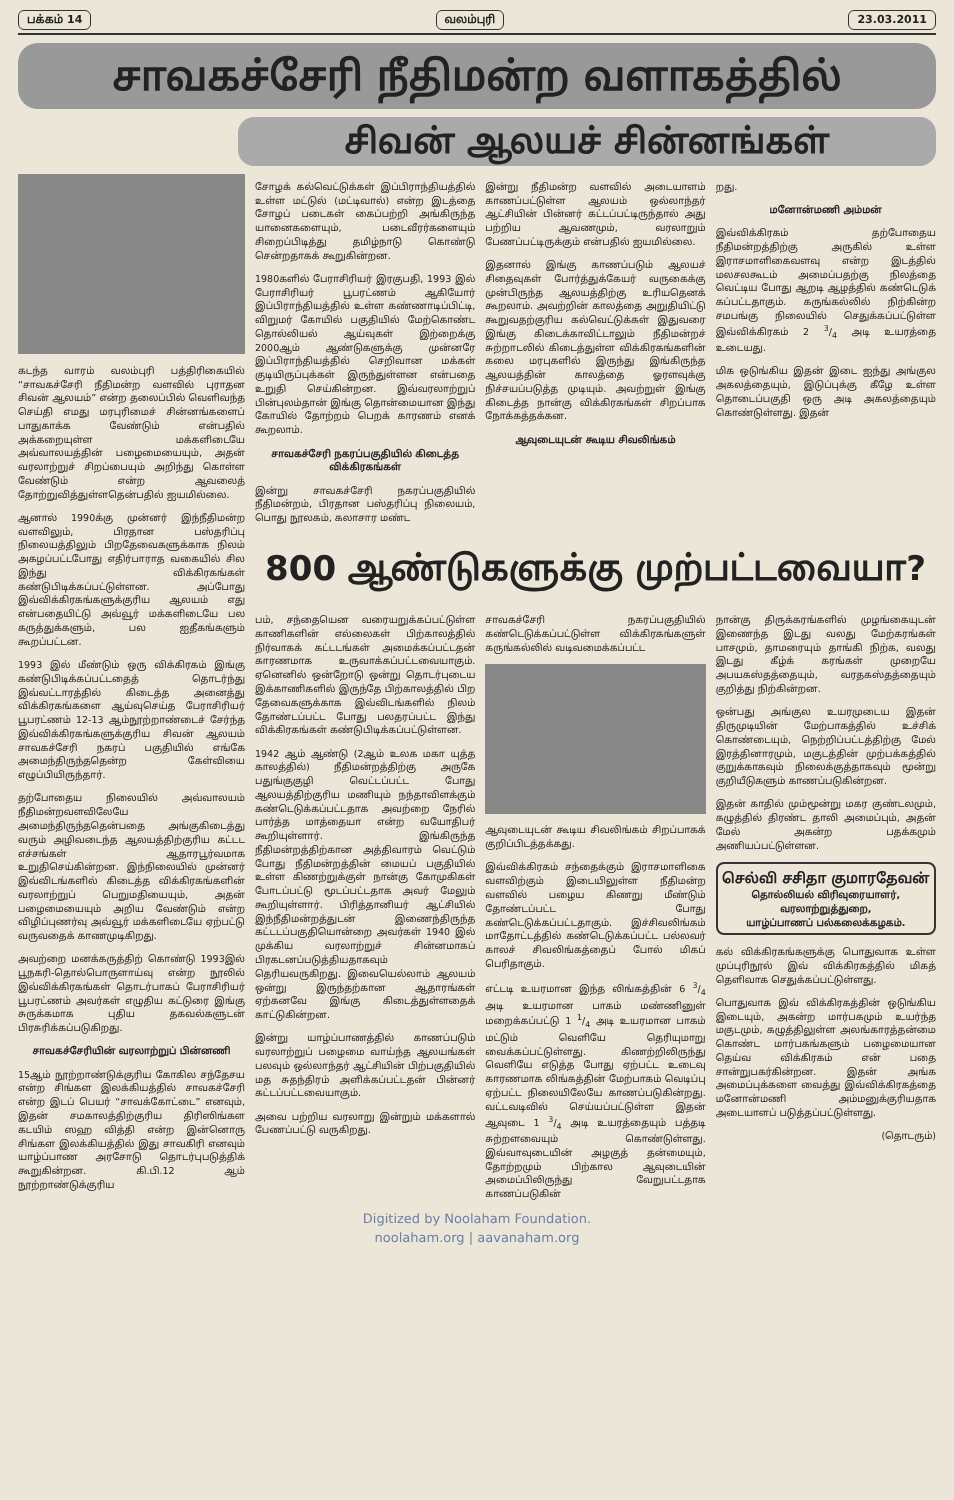பக்கம் 14 வலம்புரி 23.03.2011
சாவகச்சேரி நீதிமன்ற வளாகத்தில்
சிவன் ஆலயச் சின்னங்கள்
கடந்த வாரம் வலம்புரி பத்திரிகையில் “சாவகச்சேரி நீதிமன்ற வளவில் புராதன சிவன் ஆலயம்” என்ற தலைப்பில் வெளிவந்த செய்தி எமது மரபுரிமைச் சின்னங்களைப் பாதுகாக்க வேண்டும் என்பதில் அக்கறையுள்ள மக்களிடையே அவ்வாலயத்தின் பழைமையையும், அதன் வரலாற்றுச் சிறப்பையும் அறிந்து கொள்ள வேண்டும் என்ற ஆவலைத் தோற்றுவித்துள்ளதென்பதில் ஐயமில்லை.
ஆனால் 1990க்கு முன்னர் இந்நீதிமன்ற வளவிலும், பிரதான பஸ்தரிப்பு நிலையத்திலும் பிறதேவைகளுக்காக நிலம் அகழப்பட்டபோது எதிர்பாராத வகையில் சில இந்து விக்கிரகங்கள் கண்டுபிடிக்கப்பட்டுள்ளன. அப்போது இவ்விக்கிரகங்களுக்குரிய ஆலயம் எது என்பதையிட்டு அவ்வூர் மக்களிடையே பல கருத்துக்களும், பல ஐதீகங்களும் கூறப்பட்டன.
1993 இல் மீண்டும் ஒரு விக்கிரகம் இங்கு கண்டுபிடிக்கப்பட்டதைத் தொடர்ந்து இவ்வட்டாரத்தில் கிடைத்த அனைத்து விக்கிரகங்களை ஆய்வுசெய்த பேராசிரியர் பூபரட்ணம் 12-13 ஆம்நூற்றாண்டைச் சேர்ந்த இவ்விக்கிரகங்களுக்குரிய சிவன் ஆலயம் சாவகச்சேரி நகரப் பகுதியில் எங்கே அமைந்திருந்ததென்ற கேள்வியை எழுப்பியிருந்தார்.
தற்போதைய நிலையில் அவ்வாலயம் நீதிமன்றவளவிலேயே அமைந்திருந்ததென்பதை அங்குகிடைத்து வரும் அழிவடைந்த ஆலயத்திற்குரிய கட்டட எச்சங்கள் ஆதாரபூர்வமாக உறுதிசெய்கின்றன. இந்நிலையில் முன்னர் இவ்விடங்களில் கிடைத்த விக்கிரகங்களின் வரலாற்றுப் பெறுமதியையும், அதன் பழைமையையும் அறிய வேண்டும் என்ற விழிப்புணர்வு அவ்வூர் மக்களிடையே ஏற்பட்டு வருவதைக் காணமுடிகிறது.
அவற்றை மனக்கருத்திற் கொண்டு 1993இல் பூநகரி-தொல்பொருளாய்வு என்ற நூலில் இவ்விக்கிரகங்கள் தொடர்பாகப் பேராசிரியர் பூபரட்ணம் அவர்கள் எழுதிய கட்டுரை இங்கு சுருக்கமாக புதிய தகவல்களுடன் பிரசுரிக்கப்படுகிறது.
சாவகச்சேரியின் வரலாற்றுப் பின்னணி
15ஆம் நூற்றாண்டுக்குரிய கோகில சந்தேசய என்ற சிங்கள இலக்கியத்தில் சாவகச்சேரி என்ற இடப் பெயர் “சாவக்கோட்டை” எனவும், இதன் சமகாலத்திற்குரிய திரிஸிங்கள கடயிம் ஸஹ வித்தி என்ற இன்னொரு சிங்கள இலக்கியத்தில் இது சாவகிரி எனவும் யாழ்ப்பாண அரசோடு தொடர்புபடுத்திக் கூறுகின்றன. கி.பி.12 ஆம் நூற்றாண்டுக்குரிய
சோழக் கல்வெட்டுக்கள் இப்பிராந்தியத்தில் உள்ள மட்டுல் (மட்டிவால்) என்ற இடத்தை சோழப் படைகள் கைப்பற்றி அங்கிருந்த யானைகளையும், படைவீரர்களையும் சிறைப்பிடித்து தமிழ்நாடு கொண்டு சென்றதாகக் கூறுகின்றன.
1980களில் பேராசிரியர் இரகுபதி, 1993 இல் பேராசிரியர் பூபரட்ணம் ஆகியோர் இப்பிராந்தியத்தில் உள்ள கண்ணாடிப்பிட்டி, விறுமர் கோயில் பகுதியில் மேற்கொண்ட தொல்லியல் ஆய்வுகள் இற்றைக்கு 2000ஆம் ஆண்டுகளுக்கு முன்னரே இப்பிராந்தியத்தில் செறிவான மக்கள் குடியிருப்புக்கள் இருந்துள்ளன என்பதை உறுதி செய்கின்றன. இவ்வரலாற்றுப் பின்புலம்தான் இங்கு தொன்மையான இந்து கோயில் தோற்றம் பெறக் காரணம் எனக் கூறலாம்.
சாவகச்சேரி நகரப்பகுதியில் கிடைத்த விக்கிரகங்கள்
இன்று சாவகச்சேரி நகரப்பகுதியில் நீதிமன்றம், பிரதான பஸ்தரிப்பு நிலையம், பொது நூலகம், கலாசார மண்ட
இன்று நீதிமன்ற வளவில் அடையாளம் காணப்பட்டுள்ள ஆலயம் ஒல்லாந்தர் ஆட்சியின் பின்னர் கட்டப்பட்டிருந்தால் அது பற்றிய ஆவணமும், வரலாறும் பேணப்பட்டிருக்கும் என்பதில் ஐயமில்லை.
இதனால் இங்கு காணப்படும் ஆலயச் சிதைவுகள் போர்த்துக்கேயர் வருகைக்கு முன்பிருந்த ஆலயத்திற்கு உரியதெனக் கூறலாம். அவற்றின் காலத்தை அறுதியிட்டு கூறுவதற்குரிய கல்வெட்டுக்கள் இதுவரை இங்கு கிடைக்காவிட்டாலும் நீதிமன்றச் சுற்றாடலில் கிடைத்துள்ள விக்கிரகங்களின் கலை மரபுகளில் இருந்து இங்கிருந்த ஆலயத்தின் காலத்தை ஓரளவுக்கு நிச்சயப்படுத்த முடியும். அவற்றுள் இங்கு கிடைத்த நான்கு விக்கிரகங்கள் சிறப்பாக நோக்கத்தக்கன.
ஆவுடையுடன் கூடிய சிவலிங்கம்
றது.
மனோன்மணி அம்மன்
இவ்விக்கிரகம் தற்போதைய நீதிமன்றத்திற்கு அருகில் உள்ள இராசமாளிகைவளவு என்ற இடத்தில் மலசலகூடம் அமைப்பதற்கு நிலத்தை வெட்டிய போது ஆறடி ஆழத்தில் கண்டெடுக் கப்பட்டதாகும். கருங்கல்லில் நிற்கின்ற சமபங்கு நிலையில் செதுக்கப்பட்டுள்ள இவ்விக்கிரகம் 2 3/4 அடி உயரத்தை உடையது.
மிக ஒடுங்கிய இதன் இடை ஐந்து அங்குல அகலத்தையும், இடுப்புக்கு கீழே உள்ள தொடைப்பகுதி ஒரு அடி அகலத்தையும் கொண்டுள்ளது. இதன்
800 ஆண்டுகளுக்கு முற்பட்டவையா?
பம், சந்தையென வரையறுக்கப்பட்டுள்ள காணிகளின் எல்லைகள் பிற்காலத்தில் நிர்வாகக் கட்டடங்கள் அமைக்கப்பட்டதன் காரணமாக உருவாக்கப்பட்டவையாகும். ஏனெனில் ஒன்றோடு ஒன்று தொடர்புடைய இக்காணிகளில் இருந்தே பிற்காலத்தில் பிற தேவைகளுக்காக இவ்விடங்களில் நிலம் தோண்டப்பட்ட போது பலதரப்பட்ட இந்து விக்கிரகங்கள் கண்டுபிடிக்கப்பட்டுள்ளன.
1942 ஆம் ஆண்டு (2ஆம் உலக மகா யுத்த காலத்தில்) நீதிமன்றத்திற்கு அருகே பதுங்குகுழி வெட்டப்பட்ட போது ஆலயத்திற்குரிய மணியும் நந்தாவிளக்கும் கண்டெடுக்கப்பட்டதாக அவற்றை நேரில் பார்த்த மாத்தையா என்ற வயோதிபர் கூறியுள்ளார். இங்கிருந்த நீதிமன்றத்திற்கான அத்திவாரம் வெட்டும் போது நீதிமன்றத்தின் மையப் பகுதியில் உள்ள கிணற்றுக்குள் நான்கு கோமுகிகள் போடப்பட்டு மூடப்பட்டதாக அவர் மேலும் கூறியுள்ளார். பிரித்தானியர் ஆட்சியில் இந்நீதிமன்றத்துடன் இணைந்திருந்த கட்டடப்பகுதியொன்றை அவர்கள் 1940 இல் முக்கிய வரலாற்றுச் சின்னமாகப் பிரகடனப்படுத்தியதாகவும் தெரியவருகிறது. இவையெல்லாம் ஆலயம் ஒன்று இருந்தற்கான ஆதாரங்கள் ஏற்கனவே இங்கு கிடைத்துள்ளதைக் காட்டுகின்றன.
இன்று யாழ்ப்பாணத்தில் காணப்படும் வரலாற்றுப் பழைமை வாய்ந்த ஆலயங்கள் பலவும் ஒல்லாந்தர் ஆட்சியின் பிற்பகுதியில் மத சுதந்திரம் அளிக்கப்பட்டதன் பின்னர் கட்டப்பட்டவையாகும்.
அவை பற்றிய வரலாறு இன்றும் மக்களால் பேணப்பட்டு வருகிறது.
சாவகச்சேரி நகரப்பகுதியில் கண்டெடுக்கப்பட்டுள்ள விக்கிரகங்களுள் கருங்கல்லில் வடிவமைக்கப்பட்ட
ஆவுடையுடன் கூடிய சிவலிங்கம் சிறப்பாகக் குறிப்பிடத்தக்கது.
இவ்விக்கிரகம் சந்தைக்கும் இராசமாளிகை வளவிற்கும் இடையிலுள்ள நீதிமன்ற வளவில் பழைய கிணறு மீண்டும் தோண்டப்பட்ட போது கண்டெடுக்கப்பட்டதாகும். இச்சிவலிங்கம் மாதோட்டத்தில் கண்டெடுக்கப்பட்ட பல்லவர் காலச் சிவலிங்கத்தைப் போல் மிகப் பெரிதாகும்.
எட்டடி உயரமான இந்த லிங்கத்தின் 6 3/4 அடி உயரமான பாகம் மண்ணினுள் மறைக்கப்பட்டு 1 1/4 அடி உயரமான பாகம் மட்டும் வெளியே தெரியுமாறு வைக்கப்பட்டுள்ளது. கிணற்றிலிருந்து வெளியே எடுத்த போது ஏற்பட்ட உடைவு காரணமாக லிங்கத்தின் மேற்பாகம் வெடிப்பு ஏற்பட்ட நிலையிலேயே காணப்படுகின்றது. வட்டவடிவில் செய்யப்பட்டுள்ள இதன் ஆவுடை 1 3/4 அடி உயரத்தையும் பத்தடி சுற்றளவையும் கொண்டுள்ளது. இவ்வாவுடையின் அழகுத் தன்மையும், தோற்றமும் பிற்கால ஆவுடையின் அமைப்பிலிருந்து வேறுபட்டதாக காணப்படுகின்
நான்கு திருக்கரங்களில் முழங்கையுடன் இணைந்த இடது வலது மேற்கரங்கள் பாசமும், தாமரையும் தாங்கி நிற்க, வலது இடது கீழ்க் கரங்கள் முறையே அபயகஸ்தத்தையும், வரதகஸ்தத்தையும் குறித்து நிற்கின்றன.
ஒன்பது அங்குல உயரமுடைய இதன் திருமுடியின் மேற்பாகத்தில் உச்சிக் கொண்டையும், நெற்றிப்பட்டத்திற்கு மேல் இரத்தினாரமும், மகுடத்தின் முற்பக்கத்தில் குறுக்காகவும் நிலைக்குத்தாகவும் மூன்று குறியீடுகளும் காணப்படுகின்றன.
இதன் காதில் மும்மூன்று மகர குண்டலமும், கழுத்தில் திரண்ட தாலி அமைப்பும், அதன் மேல் அகன்ற பதக்கமும் அணியப்பட்டுள்ளன.
செல்வி சசிதா குமாரதேவன்
தொல்லியல் விரிவுரையாளர்,
வரலாற்றுத்துறை,
யாழ்ப்பாணப் பல்கலைக்கழகம்.
கல் விக்கிரகங்களுக்கு பொதுவாக உள்ள முப்புரிநூல் இவ் விக்கிரகத்தில் மிகத் தெளிவாக செதுக்கப்பட்டுள்ளது.
பொதுவாக இவ் விக்கிரகத்தின் ஒடுங்கிய இடையும், அகன்ற மார்பகமும் உயர்ந்த மகுடமும், கழுத்திலுள்ள அலங்காரத்தன்மை கொண்ட மார்பகங்களும் பழைமையான தெய்வ விக்கிரகம் என் பதை சான்றுபகர்கின்றன. இதன் அங்க அமைப்புக்களை வைத்து இவ்விக்கிரகத்தை மனோன்மணி அம்மனுக்குரியதாக அடையாளப் படுத்தப்பட்டுள்ளது.
(தொடரும்)
Digitized by Noolaham Foundation.
noolaham.org | aavanaham.org